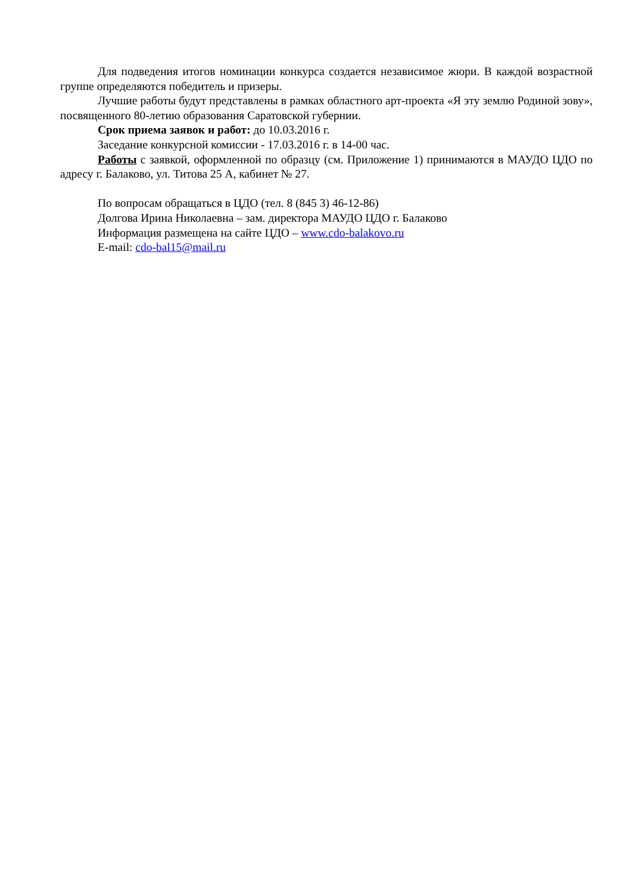Для подведения итогов номинации конкурса создается независимое жюри. В каждой возрастной группе определяются победитель и призеры.
Лучшие работы будут представлены в рамках областного арт-проекта «Я эту землю Родиной зову», посвященного 80-летию образования Саратовской губернии.
Срок приема заявок и работ: до 10.03.2016 г.
Заседание конкурсной комиссии - 17.03.2016 г. в 14-00 час.
Работы с заявкой, оформленной по образцу (см. Приложение 1) принимаются в МАУДО ЦДО по адресу г. Балаково, ул. Титова 25 А, кабинет № 27.
По вопросам обращаться в ЦДО (тел. 8 (845 3) 46-12-86)
Долгова Ирина Николаевна – зам. директора МАУДО ЦДО г. Балаково
Информация размещена на сайте ЦДО – www.cdo-balakovo.ru
E-mail: cdo-bal15@mail.ru